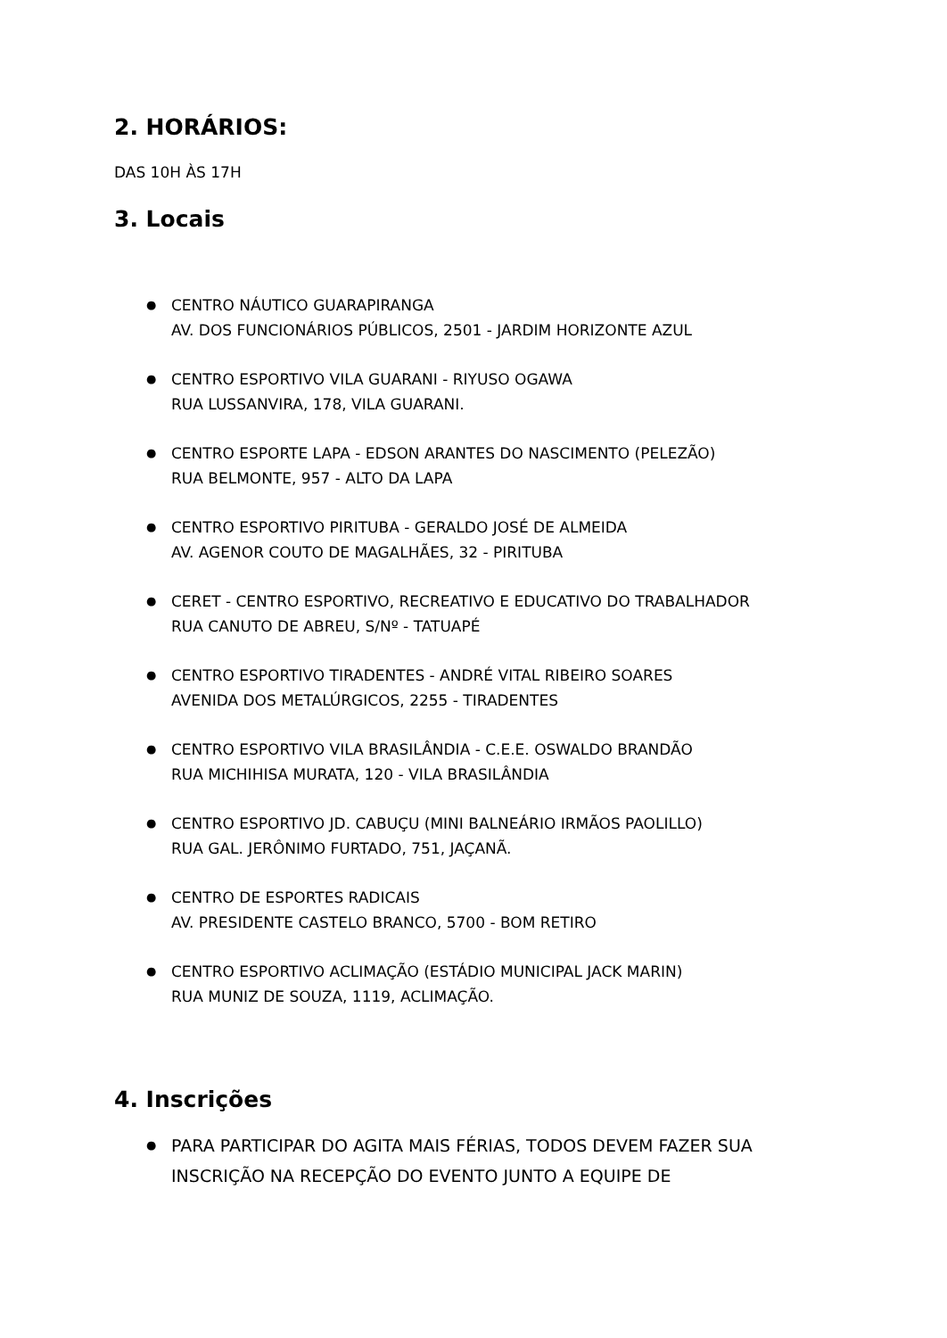2. HORÁRIOS:
DAS 10H ÀS 17H
3. Locais
● CENTRO NÁUTICO GUARAPIRANGA
AV. DOS FUNCIONÁRIOS PÚBLICOS, 2501 - JARDIM HORIZONTE AZUL
● CENTRO ESPORTIVO VILA GUARANI - RIYUSO OGAWA
RUA LUSSANVIRA, 178, VILA GUARANI.
● CENTRO ESPORTE LAPA - EDSON ARANTES DO NASCIMENTO (PELEZÃO)
RUA BELMONTE, 957 - ALTO DA LAPA
● CENTRO ESPORTIVO PIRITUBA - GERALDO JOSÉ DE ALMEIDA
AV. AGENOR COUTO DE MAGALHÃES, 32 - PIRITUBA
● CERET - CENTRO ESPORTIVO, RECREATIVO E EDUCATIVO DO TRABALHADOR
RUA CANUTO DE ABREU, S/Nº - TATUAPÉ
● CENTRO ESPORTIVO TIRADENTES - ANDRÉ VITAL RIBEIRO SOARES
AVENIDA DOS METALÚRGICOS, 2255 - TIRADENTES
● CENTRO ESPORTIVO VILA BRASILÂNDIA - C.E.E. OSWALDO BRANDÃO
RUA MICHIHISA MURATA, 120 - VILA BRASILÂNDIA
● CENTRO ESPORTIVO JD. CABUÇU (MINI BALNEÁRIO IRMÃOS PAOLILLO)
RUA GAL. JERÔNIMO FURTADO, 751, JAÇANÃ.
● CENTRO DE ESPORTES RADICAIS
AV. PRESIDENTE CASTELO BRANCO, 5700 - BOM RETIRO
● CENTRO ESPORTIVO ACLIMAÇÃO (ESTÁDIO MUNICIPAL JACK MARIN)
RUA MUNIZ DE SOUZA, 1119, ACLIMAÇÃO.
4. Inscrições
● PARA PARTICIPAR DO AGITA MAIS FÉRIAS, TODOS DEVEM FAZER SUA INSCRIÇÃO NA RECEPÇÃO DO EVENTO JUNTO A EQUIPE DE